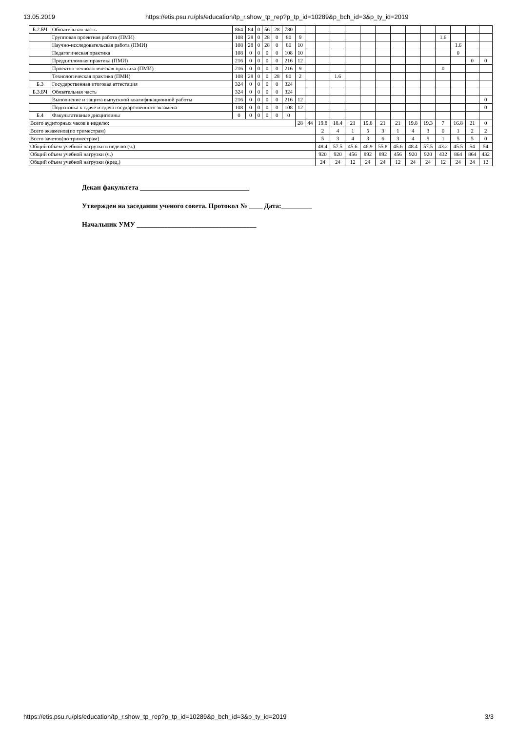13.05.2019 https://etis.psu.ru/pls/education/tp_r.show_tp_rep?p_tp_id=10289&p_bch_id=3&p_ty_id=2019
| Б.2.БЧ | Обязательная часть | 864 | 84 | 0 | 56 | 28 | 780 | | | | | | | | | | | | | | |
| | Групповая проектная работа (ПМИ) | 108 | 28 | 0 | 28 | 0 | 80 | 9 | | | | | | | | | | 1.6 | | | |
| | Научно-исследовательская работа (ПМИ) | 108 | 28 | 0 | 28 | 0 | 80 | 10 | | | | | | | | | | | 1.6 | | |
| | Педагогическая практика | 108 | 0 | 0 | 0 | 0 | 108 | 10 | | | | | | | | | | | 0 | | |
| | Преддипломная практика (ПМИ) | 216 | 0 | 0 | 0 | 0 | 216 | 12 | | | | | | | | | | | | 0 | 0 |
| | Проектно-технологическая практика (ПМИ) | 216 | 0 | 0 | 0 | 0 | 216 | 9 | | | | | | | | | | 0 | | | |
| | Технологическая практика (ПМИ) | 108 | 28 | 0 | 0 | 28 | 80 | 2 | | | 1.6 | | | | | | | | | | |
| Б.3 | Государственная итоговая аттестация | 324 | 0 | 0 | 0 | 0 | 324 | | | | | | | | | | | | | | |
| Б.3.БЧ | Обязательная часть | 324 | 0 | 0 | 0 | 0 | 324 | | | | | | | | | | | | | | |
| | Выполнение и защита выпускной квалификационной работы | 216 | 0 | 0 | 0 | 0 | 216 | 12 | | | | | | | | | | | | | 0 |
| | Подготовка к сдаче и сдача государственного экзамена | 108 | 0 | 0 | 0 | 0 | 108 | 12 | | | | | | | | | | | | | 0 |
| Б.4 | Факультативные дисциплины | 0 | 0 | 0 | 0 | 0 | 0 | | | | | | | | | | | | | | |
| Всего аудиторных часов в неделю: | | | | | | | | 28 | 44 | 19.8 | 18.4 | 21 | 19.8 | 21 | 21 | 19.8 | 19.3 | 7 | 16.8 | 21 | 0 |
| Всего экзаменов(по триместрам) | | | | | | | | | | 2 | 4 | 1 | 5 | 3 | 1 | 4 | 3 | 0 | 1 | 2 | 2 |
| Всего зачетов(по триместрам) | | | | | | | | | | 5 | 3 | 4 | 3 | 6 | 3 | 4 | 5 | 1 | 5 | 5 | 0 |
| Общий объем учебной нагрузки в неделю (ч.) | | | | | | | | | | 48.4 | 57.5 | 45.6 | 46.9 | 55.8 | 45.6 | 48.4 | 57.5 | 43.2 | 45.5 | 54 | 54 |
| Общий объем учебной нагрузки (ч.) | | | | | | | | | | 920 | 920 | 456 | 892 | 892 | 456 | 920 | 920 | 432 | 864 | 864 | 432 |
| Общий объем учебной нагрузки (кред.) | | | | | | | | | | 24 | 24 | 12 | 24 | 24 | 12 | 24 | 24 | 12 | 24 | 24 | 12 |
Декан факультета ________________________________
Утвержден на заседании ученого совета. Протокол № ____ Дата:_________
Начальник УМУ ___________________________________
https://etis.psu.ru/pls/education/tp_r.show_tp_rep?p_tp_id=10289&p_bch_id=3&p_ty_id=2019 3/3